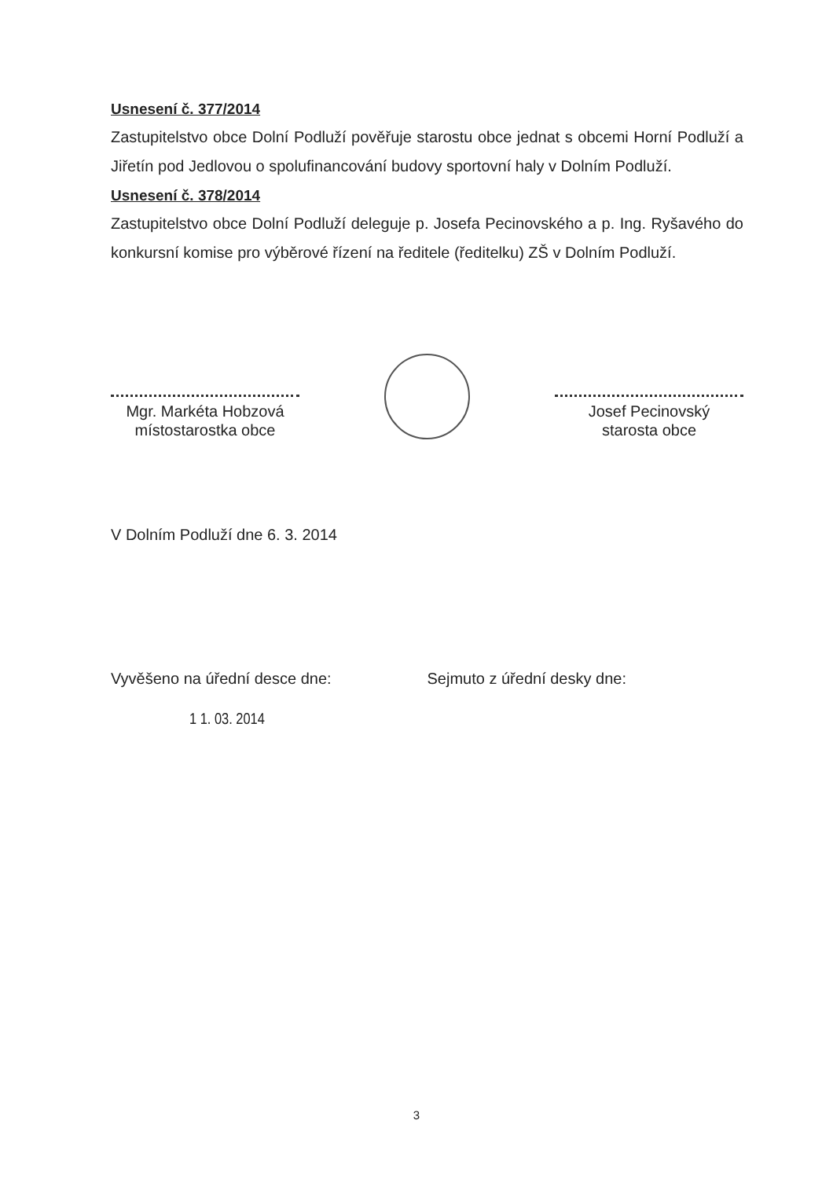Usnesení č. 377/2014
Zastupitelstvo obce Dolní Podluží pověřuje starostu obce jednat s obcemi Horní Podluží a Jiřetín pod Jedlovou o spolufinancování budovy sportovní haly v Dolním Podluží.
Usnesení č. 378/2014
Zastupitelstvo obce Dolní Podluží deleguje p. Josefa Pecinovského a p. Ing. Ryšavého do konkursní komise pro výběrové řízení na ředitele (ředitelku) ZŠ v Dolním Podluží.
Mgr. Markéta Hobzová
místostarostka obce
Josef Pecinovský
starosta obce
V Dolním Podluží dne 6. 3. 2014
Vyvěšeno na úřední desce dne: Sejmuto z úřední desky dne:
1 1. 03. 2014
3